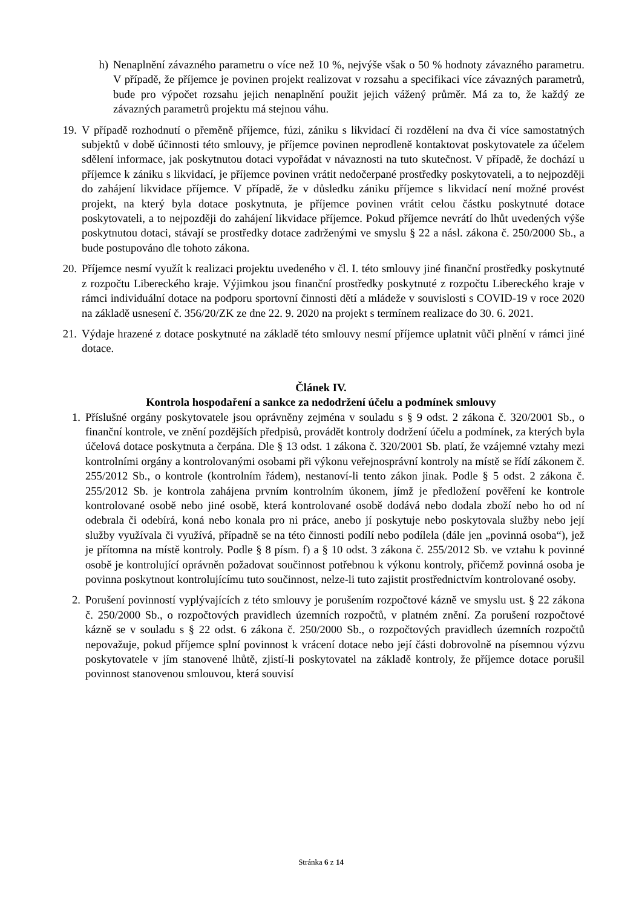h) Nenaplnění závazného parametru o více než 10 %, nejvýše však o 50 % hodnoty závazného parametru. V případě, že příjemce je povinen projekt realizovat v rozsahu a specifikaci více závazných parametrů, bude pro výpočet rozsahu jejich nenaplnění použit jejich vážený průměr. Má za to, že každý ze závazných parametrů projektu má stejnou váhu.
19.
V případě rozhodnutí o přeměně příjemce, fúzi, zániku s likvidací či rozdělení na dva či více samostatných subjektů v době účinnosti této smlouvy, je příjemce povinen neprodleně kontaktovat poskytovatele za účelem sdělení informace, jak poskytnutou dotaci vypořádat v návaznosti na tuto skutečnost. V případě, že dochází u příjemce k zániku s likvidací, je příjemce povinen vrátit nedočerpané prostředky poskytovateli, a to nejpozději do zahájení likvidace příjemce. V případě, že v důsledku zániku příjemce s likvidací není možné provést projekt, na který byla dotace poskytnuta, je příjemce povinen vrátit celou částku poskytnuté dotace poskytovateli, a to nejpozději do zahájení likvidace příjemce. Pokud příjemce nevrátí do lhůt uvedených výše poskytnutou dotaci, stávají se prostředky dotace zadrženými ve smyslu § 22 a násl. zákona č. 250/2000 Sb., a bude postupováno dle tohoto zákona.
20.
Příjemce nesmí využít k realizaci projektu uvedeného v čl. I. této smlouvy jiné finanční prostředky poskytnuté z rozpočtu Libereckého kraje. Výjimkou jsou finanční prostředky poskytnuté z rozpočtu Libereckého kraje v rámci individuální dotace na podporu sportovní činnosti dětí a mládeže v souvislosti s COVID-19 v roce 2020 na základě usnesení č. 356/20/ZK ze dne 22. 9. 2020 na projekt s termínem realizace do 30. 6. 2021.
21.
Výdaje hrazené z dotace poskytnuté na základě této smlouvy nesmí příjemce uplatnit vůči plnění v rámci jiné dotace.
Článek IV.
Kontrola hospodaření a sankce za nedodržení účelu a podmínek smlouvy
1. Příslušné orgány poskytovatele jsou oprávněny zejména v souladu s § 9 odst. 2 zákona č. 320/2001 Sb., o finanční kontrole, ve znění pozdějších předpisů, provádět kontroly dodržení účelu a podmínek, za kterých byla účelová dotace poskytnuta a čerpána. Dle § 13 odst. 1 zákona č. 320/2001 Sb. platí, že vzájemné vztahy mezi kontrolními orgány a kontrolovanými osobami při výkonu veřejnosprávní kontroly na místě se řídí zákonem č. 255/2012 Sb., o kontrole (kontrolním řádem), nestanoví-li tento zákon jinak. Podle § 5 odst. 2 zákona č. 255/2012 Sb. je kontrola zahájena prvním kontrolním úkonem, jímž je předložení pověření ke kontrole kontrolované osobě nebo jiné osobě, která kontrolované osobě dodává nebo dodala zboží nebo ho od ní odebrala či odebírá, koná nebo konala pro ni práce, anebo jí poskytuje nebo poskytovala služby nebo její služby využívala či využívá, případně se na této činnosti podílí nebo podílela (dále jen „povinná osoba“), jež je přítomna na místě kontroly. Podle § 8 písm. f) a § 10 odst. 3 zákona č. 255/2012 Sb. ve vztahu k povinné osobě je kontrolující oprávněn požadovat součinnost potřebnou k výkonu kontroly, přičemž povinná osoba je povinna poskytnout kontrolujícímu tuto součinnost, nelze-li tuto zajistit prostřednictvím kontrolované osoby.
2. Porušení povinností vyplývajících z této smlouvy je porušením rozpočtové kázně ve smyslu ust. § 22 zákona č. 250/2000 Sb., o rozpočtových pravidlech územních rozpočtů, v platném znění. Za porušení rozpočtové kázně se v souladu s § 22 odst. 6 zákona č. 250/2000 Sb., o rozpočtových pravidlech územních rozpočtů nepovažuje, pokud příjemce splní povinnost k vrácení dotace nebo její části dobrovolně na písemnou výzvu poskytovatele v jím stanovené lhůtě, zjistí-li poskytovatel na základě kontroly, že příjemce dotace porušil povinnost stanovenou smlouvou, která souvisí
Stránka 6 z 14